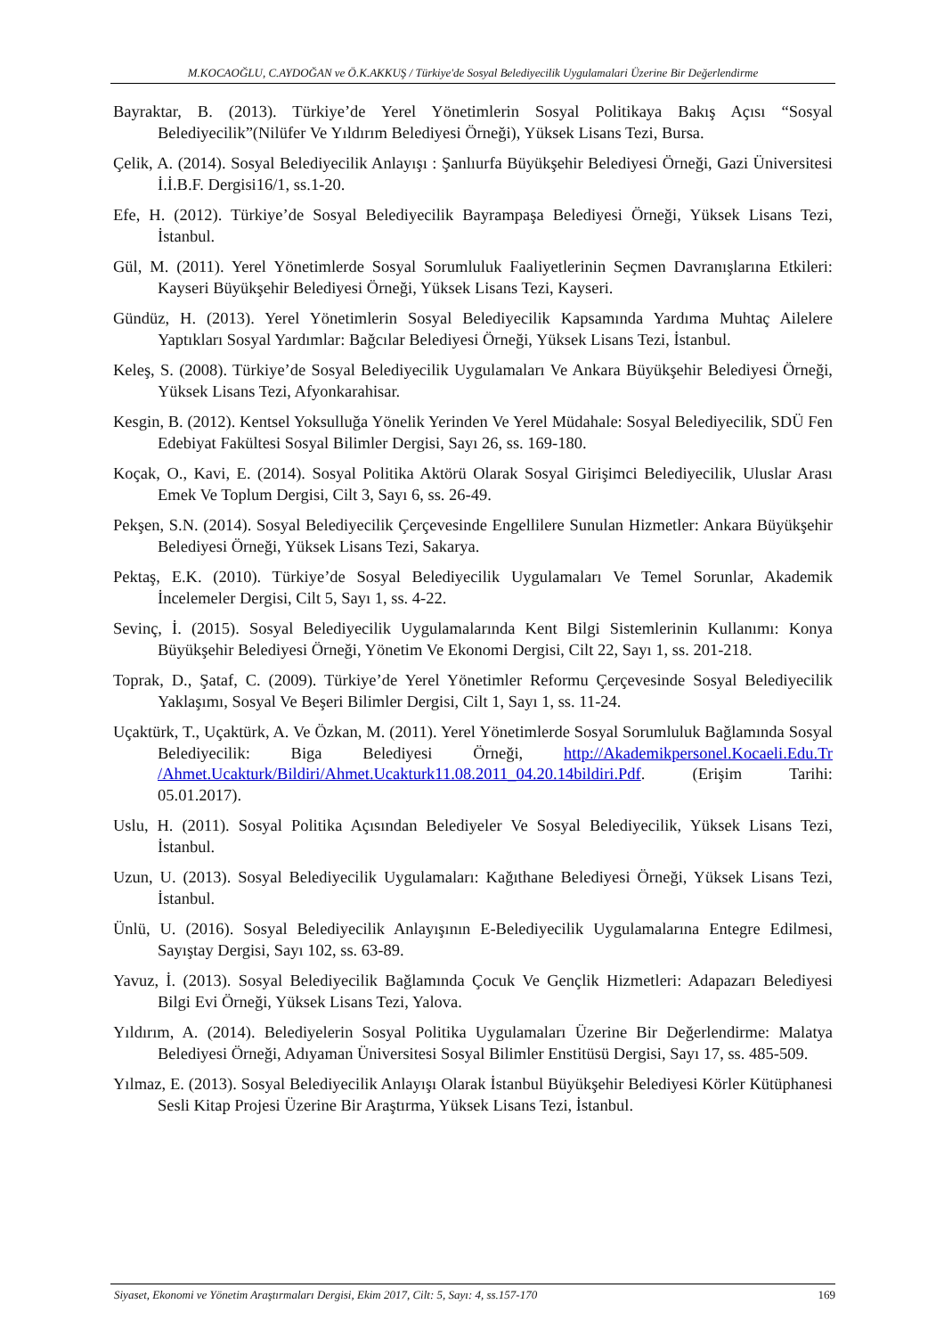M.KOCAOĞLU, C.AYDOĞAN ve Ö.K.AKKUŞ / Türkiye'de Sosyal Belediyecilik Uygulamalari Üzerine Bir Değerlendirme
Bayraktar, B. (2013). Türkiye’de Yerel Yönetimlerin Sosyal Politikaya Bakış Açısı “Sosyal Belediyecilik”(Nilüfer Ve Yıldırım Belediyesi Örneği), Yüksek Lisans Tezi, Bursa.
Çelik, A. (2014). Sosyal Belediyecilik Anlayışı : Şanlıurfa Büyükşehir Belediyesi Örneği, Gazi Üniversitesi İ.İ.B.F. Dergisi16/1, ss.1-20.
Efe, H. (2012). Türkiye’de Sosyal Belediyecilik Bayrampaşa Belediyesi Örneği, Yüksek Lisans Tezi, İstanbul.
Gül, M. (2011). Yerel Yönetimlerde Sosyal Sorumluluk Faaliyetlerinin Seçmen Davranışlarına Etkileri: Kayseri Büyükşehir Belediyesi Örneği, Yüksek Lisans Tezi, Kayseri.
Gündüz, H. (2013). Yerel Yönetimlerin Sosyal Belediyecilik Kapsamında Yardıma Muhtaç Ailelere Yaptıkları Sosyal Yardımlar: Bağcılar Belediyesi Örneği, Yüksek Lisans Tezi, İstanbul.
Keleş, S. (2008). Türkiye’de Sosyal Belediyecilik Uygulamaları Ve Ankara Büyükşehir Belediyesi Örneği, Yüksek Lisans Tezi, Afyonkarahisar.
Kesgin, B. (2012). Kentsel Yoksulluğa Yönelik Yerinden Ve Yerel Müdahale: Sosyal Belediyecilik, SDÜ Fen Edebiyat Fakültesi Sosyal Bilimler Dergisi, Sayı 26, ss. 169-180.
Koçak, O., Kavi, E. (2014). Sosyal Politika Aktörü Olarak Sosyal Girişimci Belediyecilik, Uluslar Arası Emek Ve Toplum Dergisi, Cilt 3, Sayı 6, ss. 26-49.
Pekşen, S.N. (2014). Sosyal Belediyecilik Çerçevesinde Engellilere Sunulan Hizmetler: Ankara Büyükşehir Belediyesi Örneği, Yüksek Lisans Tezi, Sakarya.
Pektaş, E.K. (2010). Türkiye’de Sosyal Belediyecilik Uygulamaları Ve Temel Sorunlar, Akademik İncelemeler Dergisi, Cilt 5, Sayı 1, ss. 4-22.
Sevinç, İ. (2015). Sosyal Belediyecilik Uygulamalarında Kent Bilgi Sistemlerinin Kullanımı: Konya Büyükşehir Belediyesi Örneği, Yönetim Ve Ekonomi Dergisi, Cilt 22, Sayı 1, ss. 201-218.
Toprak, D., Şataf, C. (2009). Türkiye’de Yerel Yönetimler Reformu Çerçevesinde Sosyal Belediyecilik Yaklaşımı, Sosyal Ve Beşeri Bilimler Dergisi, Cilt 1, Sayı 1, ss. 11-24.
Uçaktürk, T., Uçaktürk, A. Ve Özkan, M. (2011). Yerel Yönetimlerde Sosyal Sorumluluk Bağlamında Sosyal Belediyecilik: Biga Belediyesi Örneği, http://Akademikpersonel.Kocaeli.Edu.Tr /Ahmet.Ucakturk/Bildiri/Ahmet.Ucakturk11.08.2011_04.20.14bildiri.Pdf. (Erişim Tarihi: 05.01.2017).
Uslu, H. (2011). Sosyal Politika Açısından Belediyeler Ve Sosyal Belediyecilik, Yüksek Lisans Tezi, İstanbul.
Uzun, U. (2013). Sosyal Belediyecilik Uygulamaları: Kağıthane Belediyesi Örneği, Yüksek Lisans Tezi, İstanbul.
Ünlü, U. (2016). Sosyal Belediyecilik Anlayışının E-Belediyecilik Uygulamalarına Entegre Edilmesi, Sayıştay Dergisi, Sayı 102, ss. 63-89.
Yavuz, İ. (2013). Sosyal Belediyecilik Bağlamında Çocuk Ve Gençlik Hizmetleri: Adapazarı Belediyesi Bilgi Evi Örneği, Yüksek Lisans Tezi, Yalova.
Yıldırım, A. (2014). Belediyelerin Sosyal Politika Uygulamaları Üzerine Bir Değerlendirme: Malatya Belediyesi Örneği, Adıyaman Üniversitesi Sosyal Bilimler Enstitüsü Dergisi, Sayı 17, ss. 485-509.
Yılmaz, E. (2013). Sosyal Belediyecilik Anlayışı Olarak İstanbul Büyükşehir Belediyesi Körler Kütüphanesi Sesli Kitap Projesi Üzerine Bir Araştırma, Yüksek Lisans Tezi, İstanbul.
Siyaset, Ekonomi ve Yönetim Araştırmaları Dergisi, Ekim 2017, Cilt: 5, Sayı: 4, ss.157-170 169